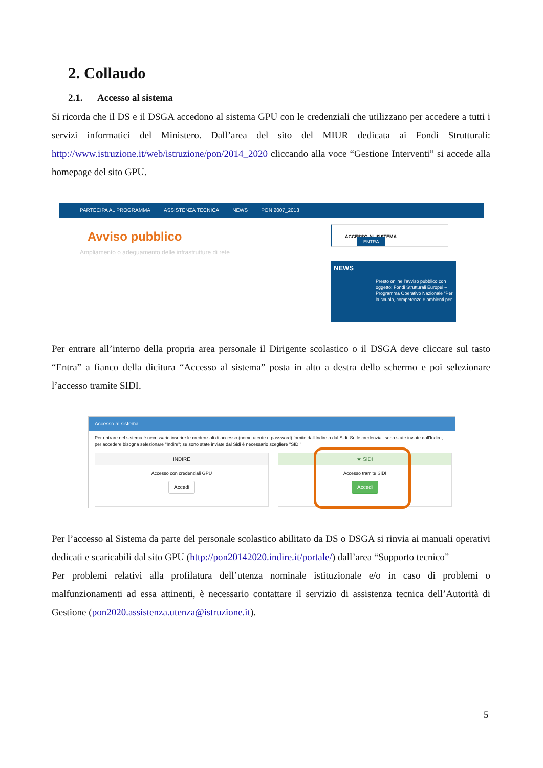2. Collaudo
2.1. Accesso al sistema
Si ricorda che il DS e il DSGA accedono al sistema GPU con le credenziali che utilizzano per accedere a tutti i servizi informatici del Ministero. Dall’area del sito del MIUR dedicata ai Fondi Strutturali: http://www.istruzione.it/web/istruzione/pon/2014_2020 cliccando alla voce “Gestione Interventi” si accede alla homepage del sito GPU.
PARTECIPA AL PROGRAMMA ASSISTENZA TECNICA NEWS PON 2007_2013
Avviso pubblico
Ampliamento o adeguamento delle infrastrutture di rete
ACCESSO AL SISTEMA ENTRA
NEWS
Presto online l’avviso pubblico con oggetto: Fondi Strutturali Europei – Programma Operativo Nazionale “Per la scuola, competenze e ambienti per
Per entrare all’interno della propria area personale il Dirigente scolastico o il DSGA deve cliccare sul tasto “Entra” a fianco della dicitura “Accesso al sistema” posta in alto a destra dello schermo e poi selezionare l’accesso tramite SIDI.
Accesso al sistema
Per entrare nel sistema è necessario inserire le credenziali di accesso (nome utente e password) fornite dall'Indire o dal Sidi. Se le credenziali sono state inviate dall'Indire, per accedere bisogna selezionare "Indire"; se sono state inviate dal Sidi è necessario scegliere "SIDI"
INDIRE
Accesso con credenziali GPU
Accedi
★ SIDI
Accesso tramite SIDI
Accedi
Per l’accesso al Sistema da parte del personale scolastico abilitato da DS o DSGA si rinvia ai manuali operativi dedicati e scaricabili dal sito GPU (http://pon20142020.indire.it/portale/) dall’area “Supporto tecnico”
Per problemi relativi alla profilatura dell’utenza nominale istituzionale e/o in caso di problemi o malfunzionamenti ad essa attinenti, è necessario contattare il servizio di assistenza tecnica dell’Autorità di Gestione (pon2020.assistenza.utenza@istruzione.it).
5